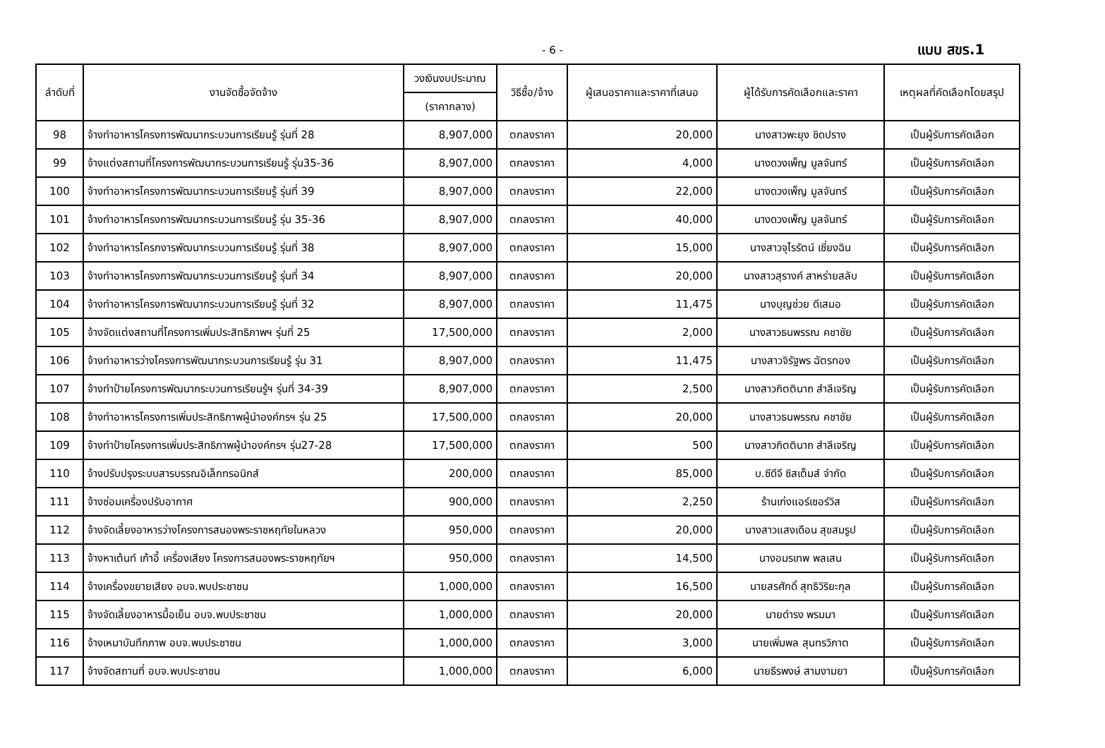- 6 - แบบ สขร.1
| ลำดับที่ | งานจัดซื้อจัดจ้าง | วงเงินงบประมาณ | วิธีซื้อ/จ้าง | ผู้เสนอราคาและราคาที่เสนอ | ผู้ได้รับการคัดเลือกและราคา | เหตุผลที่คัดเลือกโดยสรุป |
| --- | --- | --- | --- | --- | --- | --- |
| | | (ราคากลาง) | | | | |
| 98 | จ้างทำอาหารโครงการพัฒนากระบวนการเรียนรู้ รุ่นที่ 28 | 8,907,000 | ตกลงราคา | 20,000 | นางสาวพะยุง ชิดปราง | เป็นผู้รับการคัดเลือก |
| 99 | จ้างแต่งสถานที่โครงการพัฒนากระบวนการเรียนรู้ รุ่น35-36 | 8,907,000 | ตกลงราคา | 4,000 | นางดวงเพ็ญ มูลจันทร์ | เป็นผู้รับการคัดเลือก |
| 100 | จ้างทำอาหารโครงการพัฒนากระบวนการเรียนรู้ รุ่นที่ 39 | 8,907,000 | ตกลงราคา | 22,000 | นางดวงเพ็ญ มูลจันทร์ | เป็นผู้รับการคัดเลือก |
| 101 | จ้างทำอาหารโครงการพัฒนากระบวนการเรียนรู้ รุ่น 35-36 | 8,907,000 | ตกลงราคา | 40,000 | นางดวงเพ็ญ มูลจันทร์ | เป็นผู้รับการคัดเลือก |
| 102 | จ้างทำอาหารโครกงารพัฒนากระบวนการเรียนรู้ รุ่นที่ 38 | 8,907,000 | ตกลงราคา | 15,000 | นางสาวจุไรรัตน์ เซี่ยงฉิน | เป็นผู้รับการคัดเลือก |
| 103 | จ้างทำอาหารโครงการพัฒนากระบวนการเรียนรู้ รุ่นที่ 34 | 8,907,000 | ตกลงราคา | 20,000 | นางสาวสุรางค์ สาหร่ายสลับ | เป็นผู้รับการคัดเลือก |
| 104 | จ้างทำอาหารโครงการพัฒนากระบวนการเรียนรู้ รุ่นที่ 32 | 8,907,000 | ตกลงราคา | 11,475 | นางบุญช่วย ดีเสมอ | เป็นผู้รับการคัดเลือก |
| 105 | จ้างจัดแต่งสถานที่โครงการเพิ่มประสิทธิภาพฯ รุ่นที่ 25 | 17,500,000 | ตกลงราคา | 2,000 | นางสาวธนพรรณ คชาชัย | เป็นผู้รับการคัดเลือก |
| 106 | จ้างทำอาหารว่างโครงการพัฒนากระบวนการเรียนรู้ รุ่น 31 | 8,907,000 | ตกลงราคา | 11,475 | นางสาวจิรัฐพร ฉัตรทอง | เป็นผู้รับการคัดเลือก |
| 107 | จ้างทำป้ายโครงการพัฒนากระบวนการเรียนรู้ฯ รุ่นที่ 34-39 | 8,907,000 | ตกลงราคา | 2,500 | นางสาวกิตตินาถ สำลีเจริญ | เป็นผู้รับการคัดเลือก |
| 108 | จ้างทำอาหารโครงการเพิ่มประสิทธิภาพผู้นำองค์กรฯ รุ่น 25 | 17,500,000 | ตกลงราคา | 20,000 | นางสาวธนพรรณ คชาชัย | เป็นผู้รับการคัดเลือก |
| 109 | จ้างทำป้ายโครงการเพิ่มประสิทธิภาพผู้นำองค์กรฯ รุ่น27-28 | 17,500,000 | ตกลงราคา | 500 | นางสาวกิตตินาถ สำลีเจริญ | เป็นผู้รับการคัดเลือก |
| 110 | จ้างปรับปรุงระบบสารบรรณอิเล็กทรอนิกส์ | 200,000 | ตกลงราคา | 85,000 | บ.ซีดีจี ซิสเต็มส์ จำกัด | เป็นผู้รับการคัดเลือก |
| 111 | จ้างซ่อมเครื่องปรับอากาศ | 900,000 | ตกลงราคา | 2,250 | ร้านเก่งแอร์เซอร์วิส | เป็นผู้รับการคัดเลือก |
| 112 | จ้างจัดเลี้ยงอาหารว่างโครงการสนองพระราชหฤทัยในหลวง | 950,000 | ตกลงราคา | 20,000 | นางสาวแสงเดือน สุขสมรูป | เป็นผู้รับการคัดเลือก |
| 113 | จ้างหาเต้นท์ เก้าอี้ เครื่องเสียง โครงการสนองพระราชหฤทัยฯ | 950,000 | ตกลงราคา | 14,500 | นางอมรเทพ พลเสน | เป็นผู้รับการคัดเลือก |
| 114 | จ้างเครื่องขยายเสียง อบจ.พบประชาชน | 1,000,000 | ตกลงราคา | 16,500 | นายสรศักดิ์ สุทธิวิริยะกุล | เป็นผู้รับการคัดเลือก |
| 115 | จ้างจัดเลี้ยงอาหารมื้อเย็น อบจ.พบประชาชน | 1,000,000 | ตกลงราคา | 20,000 | นายดำรง พรมมา | เป็นผู้รับการคัดเลือก |
| 116 | จ้างเหมาบันทึกภาพ อบจ.พบประชาชน | 1,000,000 | ตกลงราคา | 3,000 | นายเพิ่มพล สุนทรวิภาต | เป็นผู้รับการคัดเลือก |
| 117 | จ้างจัดสถานที่ อบจ.พบประชาชน | 1,000,000 | ตกลงราคา | 6,000 | นายธีรพงษ์ สามงามยา | เป็นผู้รับการคัดเลือก |